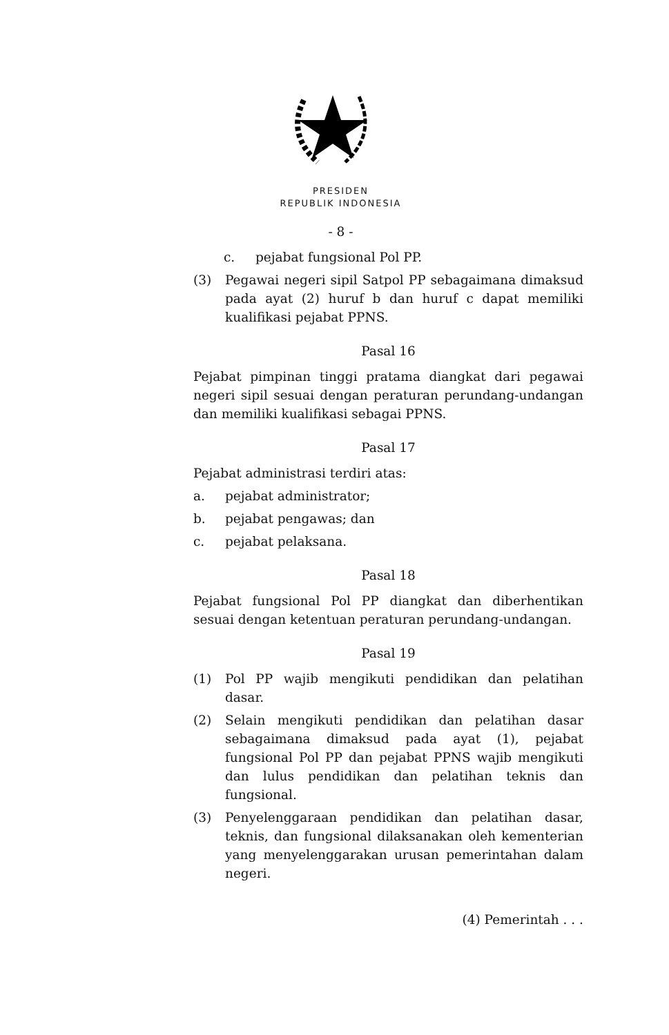PRESIDEN
REPUBLIK INDONESIA
- 8 -
c. pejabat fungsional Pol PP.
(3) Pegawai negeri sipil Satpol PP sebagaimana dimaksud pada ayat (2) huruf b dan huruf c dapat memiliki kualifikasi pejabat PPNS.
Pasal 16
Pejabat pimpinan tinggi pratama diangkat dari pegawai negeri sipil sesuai dengan peraturan perundang-undangan dan memiliki kualifikasi sebagai PPNS.
Pasal 17
Pejabat administrasi terdiri atas:
a. pejabat administrator;
b. pejabat pengawas; dan
c. pejabat pelaksana.
Pasal 18
Pejabat fungsional Pol PP diangkat dan diberhentikan sesuai dengan ketentuan peraturan perundang-undangan.
Pasal 19
(1) Pol PP wajib mengikuti pendidikan dan pelatihan dasar.
(2) Selain mengikuti pendidikan dan pelatihan dasar sebagaimana dimaksud pada ayat (1), pejabat fungsional Pol PP dan pejabat PPNS wajib mengikuti dan lulus pendidikan dan pelatihan teknis dan fungsional.
(3) Penyelenggaraan pendidikan dan pelatihan dasar, teknis, dan fungsional dilaksanakan oleh kementerian yang menyelenggarakan urusan pemerintahan dalam negeri.
(4) Pemerintah . . .